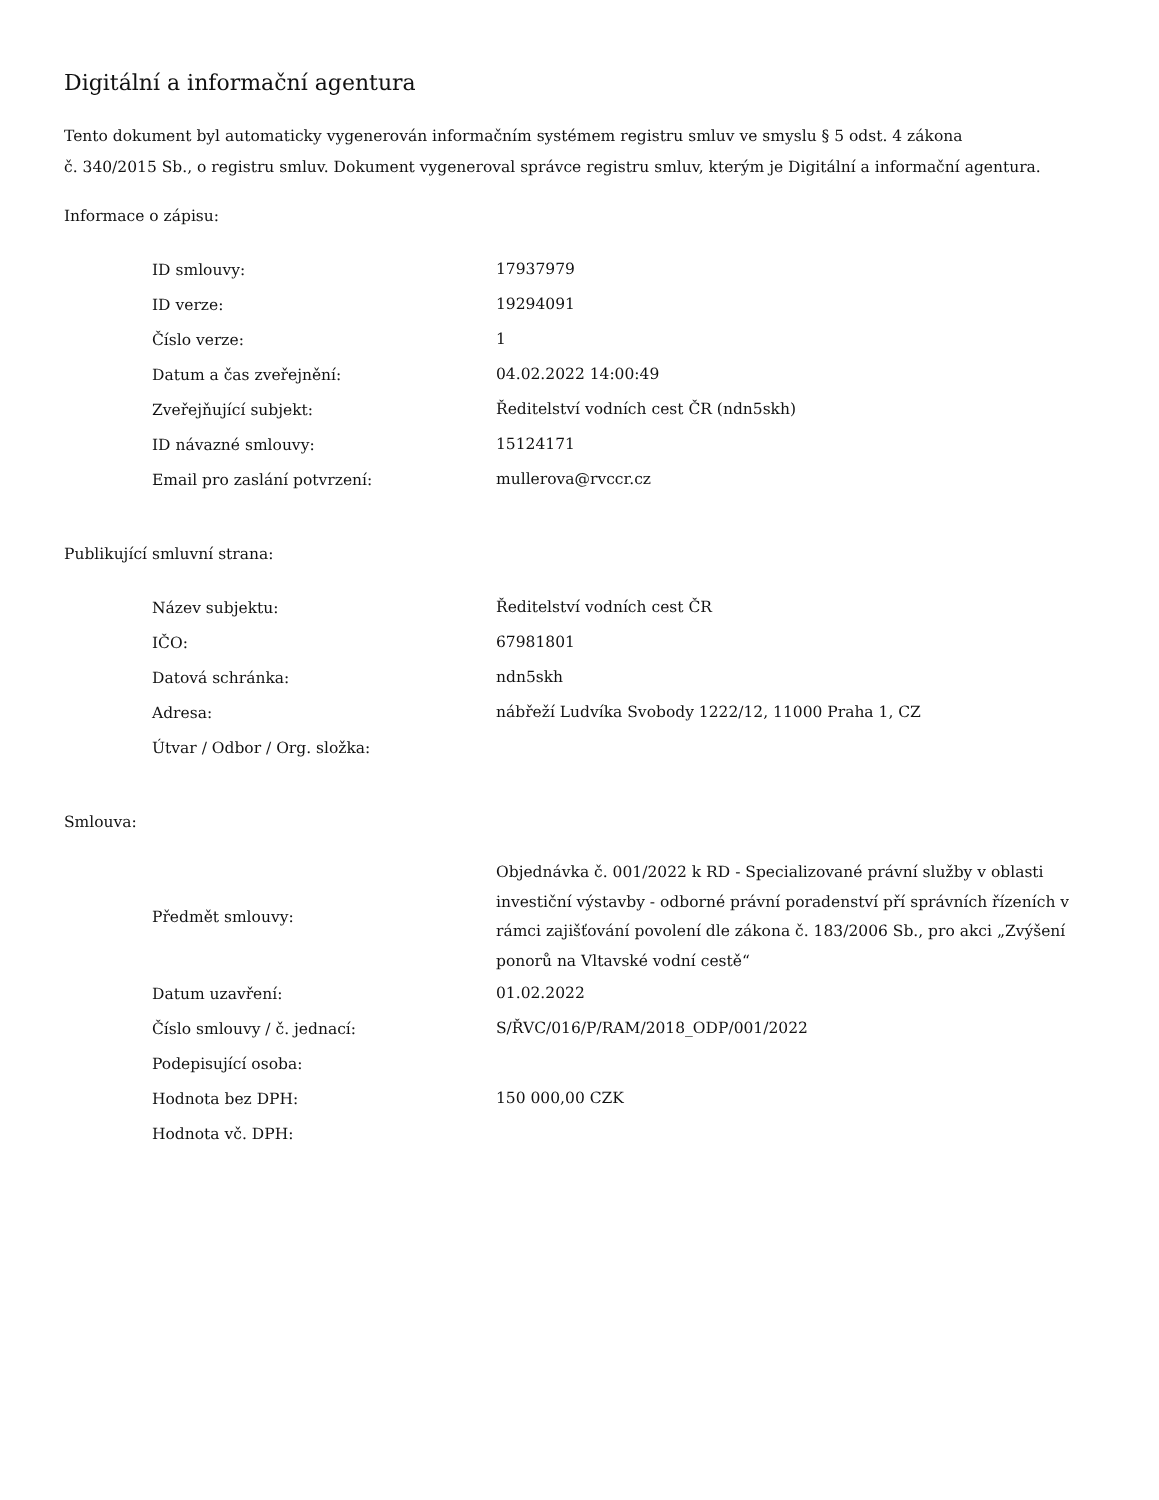Digitální a informační agentura
Tento dokument byl automaticky vygenerován informačním systémem registru smluv ve smyslu § 5 odst. 4 zákona
č. 340/2015 Sb., o registru smluv. Dokument vygeneroval správce registru smluv, kterým je Digitální a informační agentura.
Informace o zápisu:
| ID smlouvy: | 17937979 |
| ID verze: | 19294091 |
| Číslo verze: | 1 |
| Datum a čas zveřejnění: | 04.02.2022 14:00:49 |
| Zveřejňující subjekt: | Ředitelství vodních cest ČR (ndn5skh) |
| ID návazné smlouvy: | 15124171 |
| Email pro zaslání potvrzení: | mullerova@rvccr.cz |
Publikující smluvní strana:
| Název subjektu: | Ředitelství vodních cest ČR |
| IČO: | 67981801 |
| Datová schránka: | ndn5skh |
| Adresa: | nábřeží Ludvíka Svobody 1222/12, 11000 Praha 1, CZ |
| Útvar / Odbor / Org. složka: | |
Smlouva:
| Předmět smlouvy: | Objednávka č. 001/2022 k RD - Specializované právní služby v oblasti investiční výstavby - odborné právní poradenství pří správních řízeních v rámci zajišťování povolení dle zákona č. 183/2006 Sb., pro akci „Zvýšení ponorů na Vltavské vodní cestě“ |
| Datum uzavření: | 01.02.2022 |
| Číslo smlouvy / č. jednací: | S/ŘVC/016/P/RAM/2018_ODP/001/2022 |
| Podepisující osoba: | |
| Hodnota bez DPH: | 150 000,00 CZK |
| Hodnota vč. DPH: | |